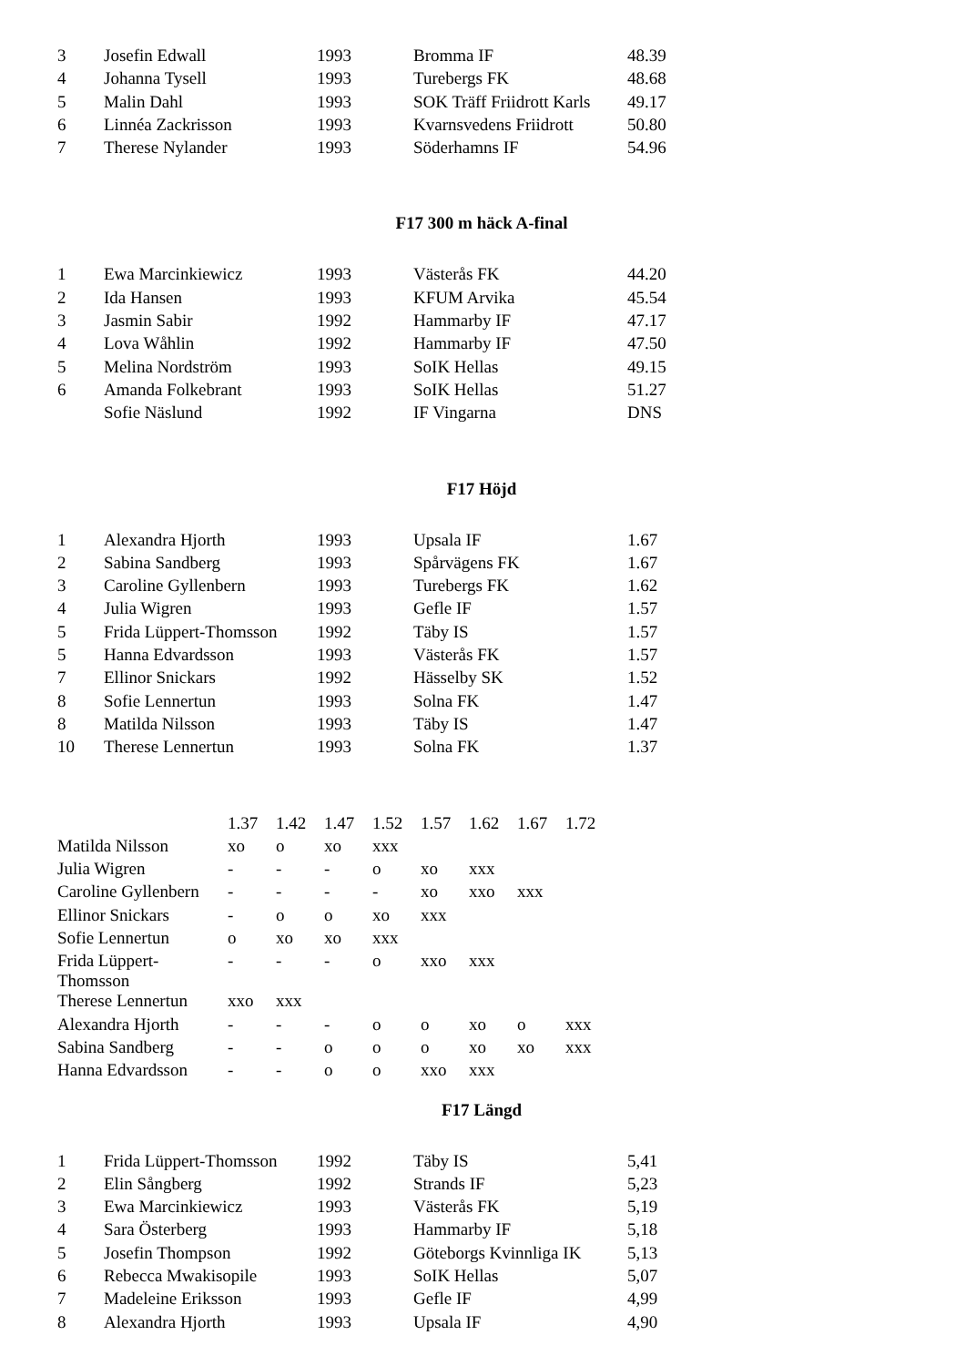| 3 | Josefin Edwall | 1993 | Bromma IF | 48.39 |
| 4 | Johanna Tysell | 1993 | Turebergs FK | 48.68 |
| 5 | Malin Dahl | 1993 | SOK Träff Friidrott Karls | 49.17 |
| 6 | Linnéa Zackrisson | 1993 | Kvarnsvedens Friidrott | 50.80 |
| 7 | Therese Nylander | 1993 | Söderhamns IF | 54.96 |
F17 300 m häck A-final
| 1 | Ewa Marcinkiewicz | 1993 | Västerås FK | 44.20 |
| 2 | Ida Hansen | 1993 | KFUM Arvika | 45.54 |
| 3 | Jasmin Sabir | 1992 | Hammarby IF | 47.17 |
| 4 | Lova Wåhlin | 1992 | Hammarby IF | 47.50 |
| 5 | Melina Nordström | 1993 | SoIK Hellas | 49.15 |
| 6 | Amanda Folkebrant | 1993 | SoIK Hellas | 51.27 |
| | Sofie Näslund | 1992 | IF Vingarna | DNS |
F17 Höjd
| 1 | Alexandra Hjorth | 1993 | Upsala IF | 1.67 |
| 2 | Sabina Sandberg | 1993 | Spårvägens FK | 1.67 |
| 3 | Caroline Gyllenbern | 1993 | Turebergs FK | 1.62 |
| 4 | Julia Wigren | 1993 | Gefle IF | 1.57 |
| 5 | Frida Lüppert-Thomsson | 1992 | Täby IS | 1.57 |
| 5 | Hanna Edvardsson | 1993 | Västerås FK | 1.57 |
| 7 | Ellinor Snickars | 1992 | Hässelby SK | 1.52 |
| 8 | Sofie Lennertun | 1993 | Solna FK | 1.47 |
| 8 | Matilda Nilsson | 1993 | Täby IS | 1.47 |
| 10 | Therese Lennertun | 1993 | Solna FK | 1.37 |
| | 1.37 | 1.42 | 1.47 | 1.52 | 1.57 | 1.62 | 1.67 | 1.72 |
| Matilda Nilsson | xo | o | xo | xxx | | | | |
| Julia Wigren | - | - | - | o | xo | xxx | | |
| Caroline Gyllenbern | - | - | - | - | xo | xxo | xxx | |
| Ellinor Snickars | - | o | o | xo | xxx | | | |
| Sofie Lennertun | o | xo | xo | xxx | | | | |
| Frida Lüppert- Thomsson | - | - | - | o | xxo | xxx | | |
| Therese Lennertun | xxo | xxx | | | | | | |
| Alexandra Hjorth | - | - | - | o | o | xo | o | xxx |
| Sabina Sandberg | - | - | o | o | o | xo | xo | xxx |
| Hanna Edvardsson | - | - | o | o | xxo | xxx | | |
F17 Längd
| 1 | Frida Lüppert-Thomsson | 1992 | Täby IS | 5,41 |
| 2 | Elin Sångberg | 1992 | Strands IF | 5,23 |
| 3 | Ewa Marcinkiewicz | 1993 | Västerås FK | 5,19 |
| 4 | Sara Österberg | 1993 | Hammarby IF | 5,18 |
| 5 | Josefin Thompson | 1992 | Göteborgs Kvinnliga IK | 5,13 |
| 6 | Rebecca Mwakisopile | 1993 | SoIK Hellas | 5,07 |
| 7 | Madeleine Eriksson | 1993 | Gefle IF | 4,99 |
| 8 | Alexandra Hjorth | 1993 | Upsala IF | 4,90 |